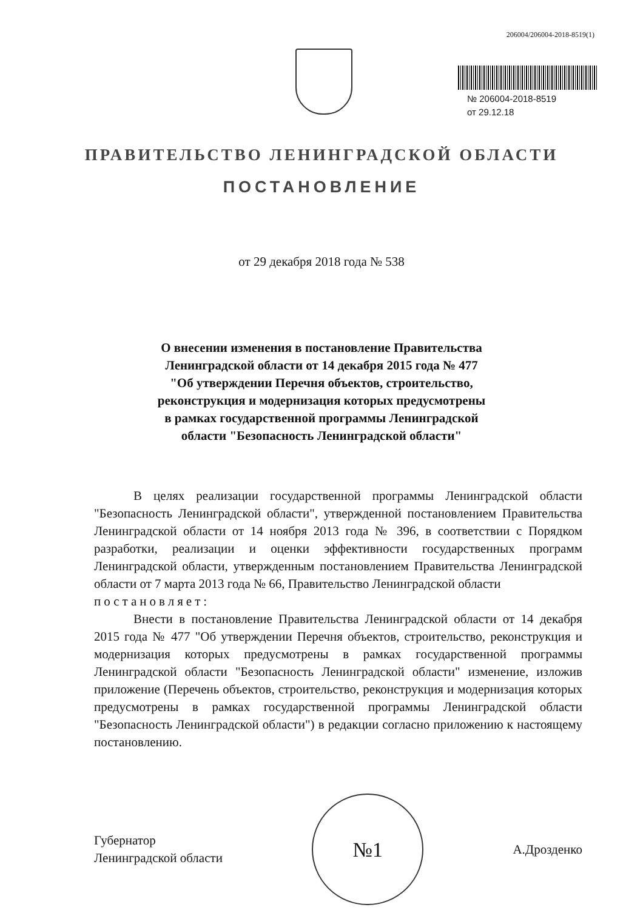206004/206004-2018-8519(1)
№ 206004-2018-8519
от 29.12.18
ПРАВИТЕЛЬСТВО ЛЕНИНГРАДСКОЙ ОБЛАСТИ
ПОСТАНОВЛЕНИЕ
от 29 декабря 2018 года № 538
О внесении изменения в постановление Правительства
Ленинградской области от 14 декабря 2015 года № 477
"Об утверждении Перечня объектов, строительство,
реконструкция и модернизация которых предусмотрены
в рамках государственной программы Ленинградской
области "Безопасность Ленинградской области"
В целях реализации государственной программы Ленинградской области "Безопасность Ленинградской области", утвержденной постановлением Правительства Ленинградской области от 14 ноября 2013 года № 396, в соответствии с Порядком разработки, реализации и оценки эффективности государственных программ Ленинградской области, утвержденным постановлением Правительства Ленинградской области от 7 марта 2013 года № 66, Правительство Ленинградской области
постановляет:
Внести в постановление Правительства Ленинградской области от 14 декабря 2015 года № 477 "Об утверждении Перечня объектов, строительство, реконструкция и модернизация которых предусмотрены в рамках государственной программы Ленинградской области "Безопасность Ленинградской области" изменение, изложив приложение (Перечень объектов, строительство, реконструкция и модернизация которых предусмотрены в рамках государственной программы Ленинградской области "Безопасность Ленинградской области") в редакции согласно приложению к настоящему постановлению.
Губернатор
Ленинградской области
№1
А.Дрозденко